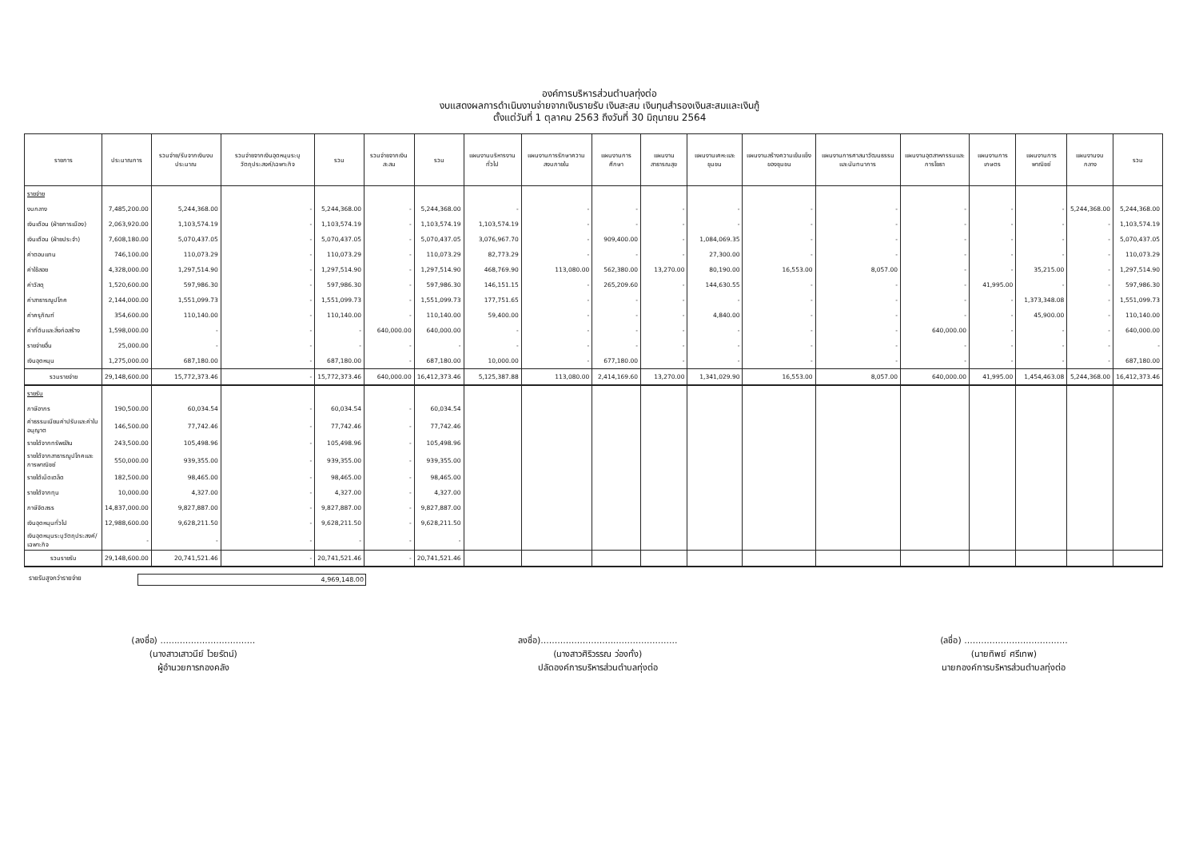องค์การบริหารส่วนตำบลทุ่งต่อ
งบแสดงผลการดำเนินงานจ่ายจากเงินรายรับ เงินสะสม เงินทุนสำรองเงินสะสมและเงินกู้
ตั้งแต่วันที่ 1 ตุลาคม 2563 ถึงวันที่ 30 มิถุนายน 2564
| รายการ | ประมาณการ | รวมจ่าย/รับจากเงินงบประมาณ | รวมจ่ายจากเงินอุดหนุนระบุวัตถุประสงค์/เฉพาะกิจ | รวม | รวมจ่ายจากเงินสะสม | รวม | แผนงานบริหารงานทั่วไป | แผนงานการรักษาความสงบภายใน | แผนงานการศึกษา | แผนงานสาธารณสุข | แผนงานเคหะและชุมชน | แผนงานสร้างความเข้มแข็งของชุมชน | แผนงานการศาสนาวัฒนธรรมและนันทนาการ | แผนงานอุตสาหกรรมและการโยธา | แผนงานการเกษตร | แผนงานการพาณิชย์ | แผนงานงบกลาง | รวม |
| --- | --- | --- | --- | --- | --- | --- | --- | --- | --- | --- | --- | --- | --- | --- | --- | --- | --- | --- |
| รายจ่าย | | | | | | | | | | | | | | | | | | |
| งบกลาง | 7,485,200.00 | 5,244,368.00 | - | 5,244,368.00 | - | 5,244,368.00 | - | - | - | - | - | - | - | - | - | - | 5,244,368.00 | 5,244,368.00 |
| เงินเดือน (ฝ่ายการเมือง) | 2,063,920.00 | 1,103,574.19 | - | 1,103,574.19 | - | 1,103,574.19 | 1,103,574.19 | - | - | - | - | - | - | - | - | - | - | 1,103,574.19 |
| เงินเดือน (ฝ่ายประจำ) | 7,608,180.00 | 5,070,437.05 | - | 5,070,437.05 | - | 5,070,437.05 | 3,076,967.70 | - | 909,400.00 | - | 1,084,069.35 | - | - | - | - | - | - | 5,070,437.05 |
| ค่าตอบแทน | 746,100.00 | 110,073.29 | - | 110,073.29 | - | 110,073.29 | 82,773.29 | - | - | - | 27,300.00 | - | - | - | - | - | - | 110,073.29 |
| ค่าใช้สอย | 4,328,000.00 | 1,297,514.90 | - | 1,297,514.90 | - | 1,297,514.90 | 468,769.90 | 113,080.00 | 562,380.00 | 13,270.00 | 80,190.00 | 16,553.00 | 8,057.00 | - | - | 35,215.00 | - | 1,297,514.90 |
| ค่าวัสดุ | 1,520,600.00 | 597,986.30 | - | 597,986.30 | - | 597,986.30 | 146,151.15 | - | 265,209.60 | - | 144,630.55 | - | - | - | 41,995.00 | - | - | 597,986.30 |
| ค่าสาธารณูปโภค | 2,144,000.00 | 1,551,099.73 | - | 1,551,099.73 | - | 1,551,099.73 | 177,751.65 | - | - | - | - | - | - | - | - | 1,373,348.08 | - | 1,551,099.73 |
| ค่าครุภัณฑ์ | 354,600.00 | 110,140.00 | - | 110,140.00 | - | 110,140.00 | 59,400.00 | - | - | - | 4,840.00 | - | - | - | - | 45,900.00 | - | 110,140.00 |
| ค่าที่ดินและสิ่งก่อสร้าง | 1,598,000.00 | - | - | - | 640,000.00 | 640,000.00 | - | - | - | - | - | - | - | 640,000.00 | - | - | - | 640,000.00 |
| รายจ่ายอื่น | 25,000.00 | - | - | - | - | - | - | - | - | - | - | - | - | - | - | - | - | - |
| เงินอุดหนุน | 1,275,000.00 | 687,180.00 | - | 687,180.00 | - | 687,180.00 | 10,000.00 | - | 677,180.00 | - | - | - | - | - | - | - | - | 687,180.00 |
| รวมรายจ่าย | 29,148,600.00 | 15,772,373.46 | - | 15,772,373.46 | 640,000.00 | 16,412,373.46 | 5,125,387.88 | 113,080.00 | 2,414,169.60 | 13,270.00 | 1,341,029.90 | 16,553.00 | 8,057.00 | 640,000.00 | 41,995.00 | 1,454,463.08 | 5,244,368.00 | 16,412,373.46 |
| รายรับ | | | | | | | | | | | | | | | | | | |
| ภาษีอากร | 190,500.00 | 60,034.54 | - | 60,034.54 | - | 60,034.54 | | | | | | | | | | | | |
| ค่าธรรมเนียมค่าปรับและค่าใบอนุญาต | 146,500.00 | 77,742.46 | - | 77,742.46 | - | 77,742.46 | | | | | | | | | | | | |
| รายได้จากทรัพย์สิน | 243,500.00 | 105,498.96 | - | 105,498.96 | - | 105,498.96 | | | | | | | | | | | | |
| รายได้จากสาธารณูปโภคและการพาณิชย์ | 550,000.00 | 939,355.00 | - | 939,355.00 | - | 939,355.00 | | | | | | | | | | | | |
| รายได้เบ็ดเตล็ด | 182,500.00 | 98,465.00 | - | 98,465.00 | - | 98,465.00 | | | | | | | | | | | | |
| รายได้จากทุน | 10,000.00 | 4,327.00 | - | 4,327.00 | - | 4,327.00 | | | | | | | | | | | | |
| ภาษีจัดสรร | 14,837,000.00 | 9,827,887.00 | - | 9,827,887.00 | - | 9,827,887.00 | | | | | | | | | | | | |
| เงินอุดหนุนทั่วไป | 12,988,600.00 | 9,628,211.50 | - | 9,628,211.50 | - | 9,628,211.50 | | | | | | | | | | | | |
| เงินอุดหนุนระบุวัตถุประสงค์/เฉพาะกิจ | - | - | - | - | - | - | | | | | | | | | | | | |
| รวมรายรับ | 29,148,600.00 | 20,741,521.46 | - | 20,741,521.46 | - | 20,741,521.46 | | | | | | | | | | | | |
รายรับสูงกว่ารายจ่าย 4,969,148.00
(ลงชื่อ) ..................................
(นางสาวเสาวนีย์ ไวยรัตน์)
ผู้อำนวยการกองคลัง
ลงชื่อ).................................................
(นางสาวศิริวรรณ ว่องทั่ง)
ปลัดองค์การบริหารส่วนตำบลทุ่งต่อ
(ลชื่อ) .....................................
(นายทิพย์ ศรีเทพ)
นายกองค์การบริหารส่วนตำบลทุ่งต่อ